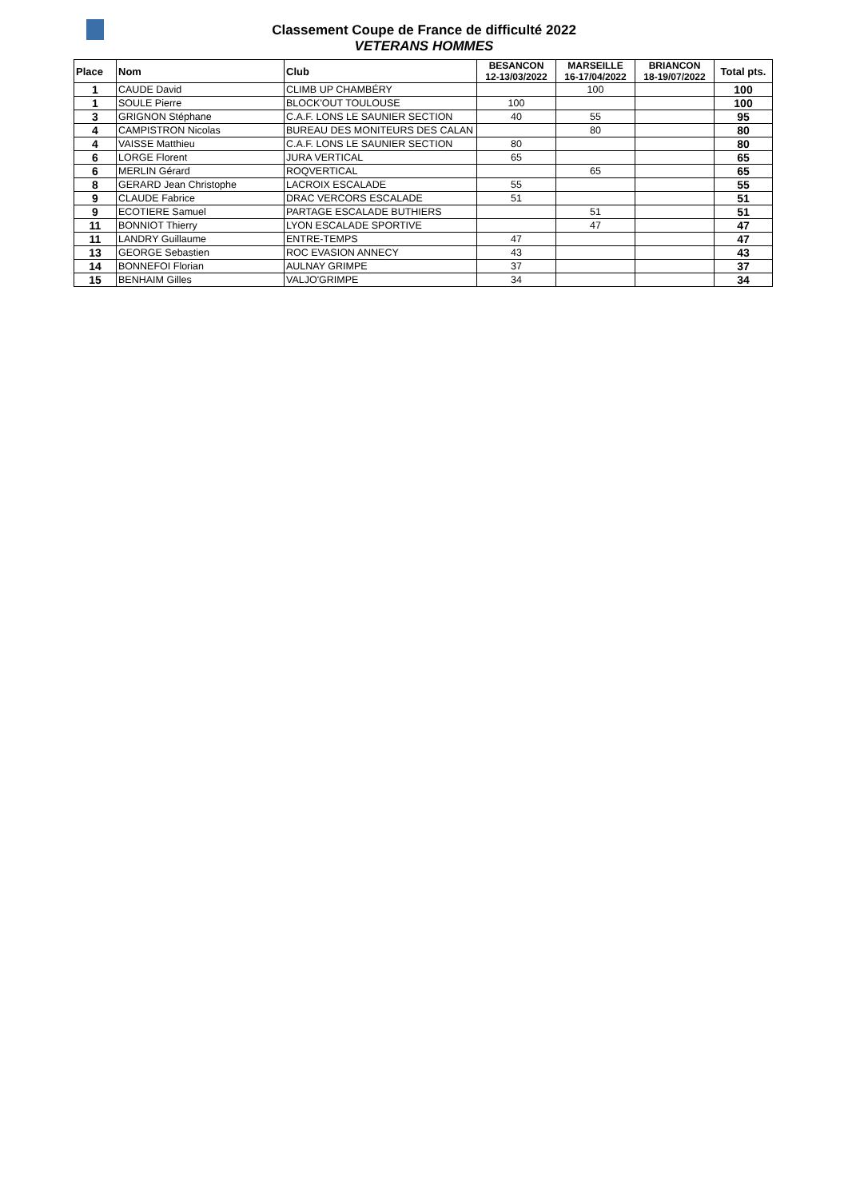Classement Coupe de France de difficulté 2022
VETERANS HOMMES
| Place | Nom | Club | BESANCON 12-13/03/2022 | MARSEILLE 16-17/04/2022 | BRIANCON 18-19/07/2022 | Total pts. |
| --- | --- | --- | --- | --- | --- | --- |
| 1 | CAUDE David | CLIMB UP CHAMBÉRY | | 100 | | 100 |
| 1 | SOULE Pierre | BLOCK'OUT TOULOUSE | 100 | | | 100 |
| 3 | GRIGNON Stéphane | C.A.F. LONS LE SAUNIER SECTION | 40 | 55 | | 95 |
| 4 | CAMPISTRON Nicolas | BUREAU DES MONITEURS DES CALAN | | 80 | | 80 |
| 4 | VAISSE Matthieu | C.A.F. LONS LE SAUNIER SECTION | 80 | | | 80 |
| 6 | LORGE Florent | JURA VERTICAL | 65 | | | 65 |
| 6 | MERLIN Gérard | ROQVERTICAL | | 65 | | 65 |
| 8 | GERARD Jean Christophe | LACROIX ESCALADE | 55 | | | 55 |
| 9 | CLAUDE Fabrice | DRAC VERCORS ESCALADE | 51 | | | 51 |
| 9 | ECOTIERE Samuel | PARTAGE ESCALADE BUTHIERS | | 51 | | 51 |
| 11 | BONNIOT Thierry | LYON ESCALADE SPORTIVE | | 47 | | 47 |
| 11 | LANDRY Guillaume | ENTRE-TEMPS | 47 | | | 47 |
| 13 | GEORGE Sebastien | ROC EVASION ANNECY | 43 | | | 43 |
| 14 | BONNEFOI Florian | AULNAY GRIMPE | 37 | | | 37 |
| 15 | BENHAIM Gilles | VALJO'GRIMPE | 34 | | | 34 |